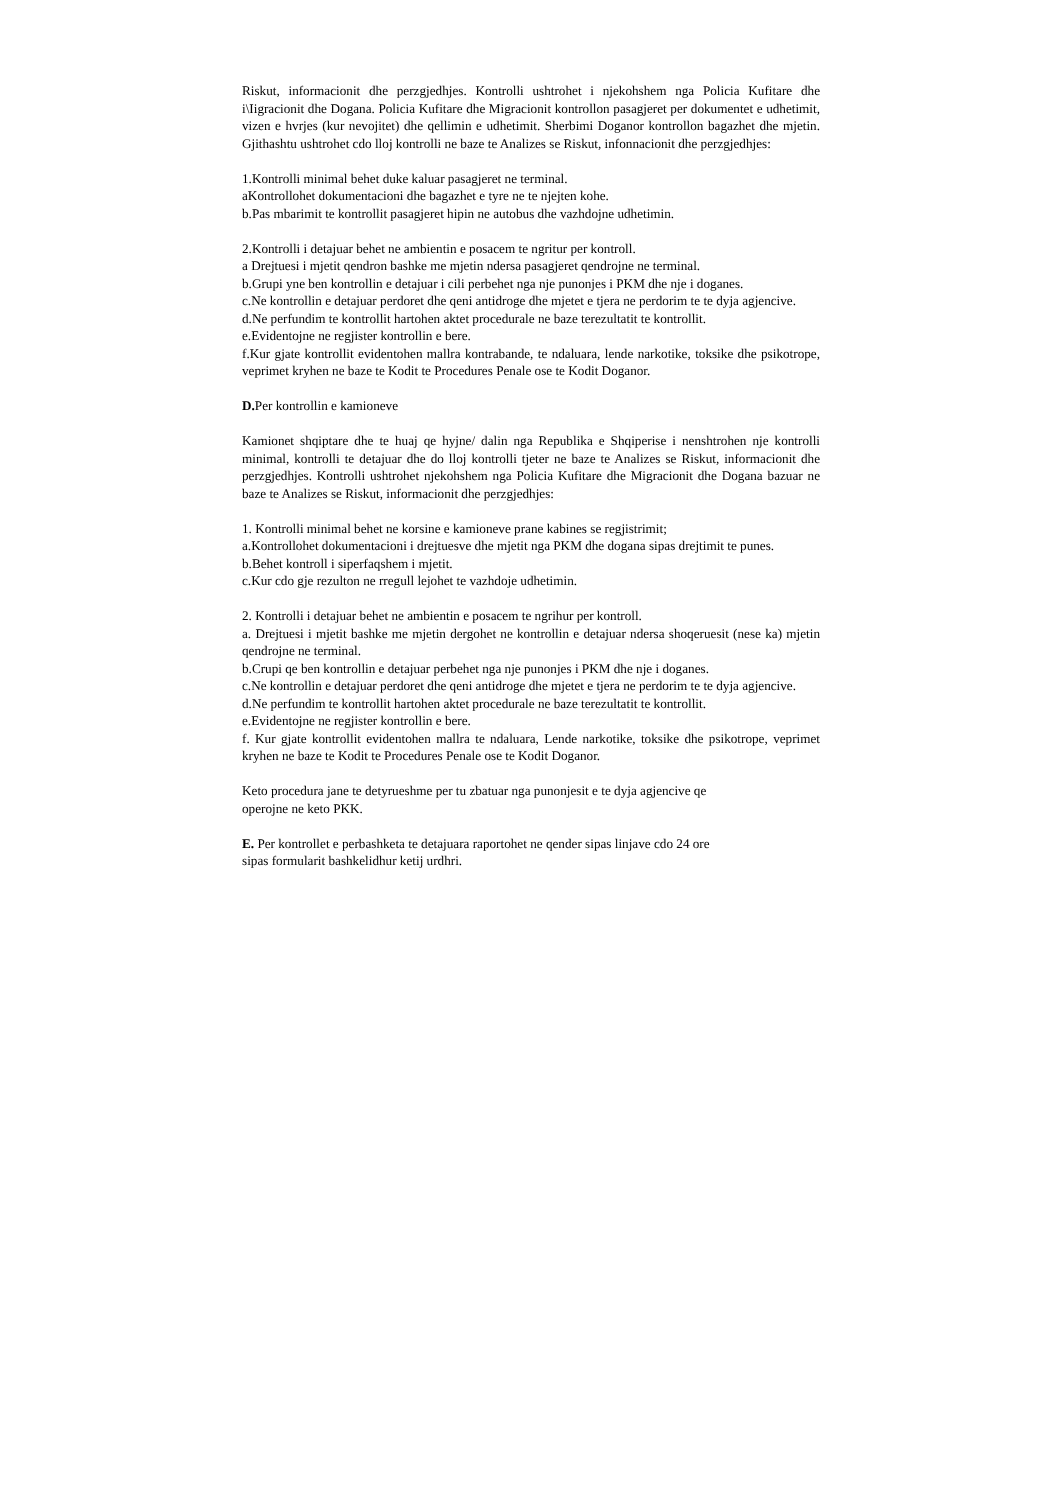Riskut, informacionit dhe perzgjedhjes. Kontrolli ushtrohet i njekohshem nga Policia Kufitare dhe i\Iigracionit dhe Dogana. Policia Kufitare dhe Migracionit kontrollon pasagjeret per dokumentet e udhetimit, vizen e hvrjes (kur nevojitet) dhe qellimin e udhetimit. Sherbimi Doganor kontrollon bagazhet dhe mjetin. Gjithashtu ushtrohet cdo lloj kontrolli ne baze te Analizes se Riskut, infonnacionit dhe perzgjedhjes:
1.Kontrolli minimal behet duke kaluar pasagjeret ne terminal.
aKontrollohet dokumentacioni dhe bagazhet e tyre ne te njejten kohe.
b.Pas mbarimit te kontrollit pasagjeret hipin ne autobus dhe vazhdojne udhetimin.
2.Kontrolli i detajuar behet ne ambientin e posacem te ngritur per kontroll.
a Drejtuesi i mjetit qendron bashke me mjetin ndersa pasagjeret qendrojne ne terminal.
b.Grupi yne ben kontrollin e detajuar i cili perbehet nga nje punonjes i PKM dhe nje i doganes.
c.Ne kontrollin e detajuar perdoret dhe qeni antidroge dhe mjetet e tjera ne perdorim te te dyja agjencive.
d.Ne perfundim te kontrollit hartohen aktet procedurale ne baze terezultatit te kontrollit.
e.Evidentojne ne regjister kontrollin e bere.
f.Kur gjate kontrollit evidentohen mallra kontrabande, te ndaluara, lende narkotike, toksike dhe psikotrope, veprimet kryhen ne baze te Kodit te Procedures Penale ose te Kodit Doganor.
D. Per kontrollin e kamioneve
Kamionet shqiptare dhe te huaj qe hyjne/ dalin nga Republika e Shqiperise i nenshtrohen nje kontrolli minimal, kontrolli te detajuar dhe do lloj kontrolli tjeter ne baze te Analizes se Riskut, informacionit dhe perzgjedhjes. Kontrolli ushtrohet njekohshem nga Policia Kufitare dhe Migracionit dhe Dogana bazuar ne baze te Analizes se Riskut, informacionit dhe perzgjedhjes:
1. Kontrolli minimal behet ne korsine e kamioneve prane kabines se regjistrimit;
a.Kontrollohet dokumentacioni i drejtuesve dhe mjetit nga PKM dhe dogana sipas drejtimit te punes.
b.Behet kontroll i siperfaqshem i mjetit.
c.Kur cdo gje rezulton ne rregull lejohet te vazhdoje udhetimin.
2. Kontrolli i detajuar behet ne ambientin e posacem te ngrihur per kontroll.
a. Drejtuesi i mjetit bashke me mjetin dergohet ne kontrollin e detajuar ndersa shoqeruesit (nese ka) mjetin qendrojne ne terminal.
b.Crupi qe ben kontrollin e detajuar perbehet nga nje punonjes i PKM dhe nje i doganes.
c.Ne kontrollin e detajuar perdoret dhe qeni antidroge dhe mjetet e tjera ne perdorim te te dyja agjencive.
d.Ne perfundim te kontrollit hartohen aktet procedurale ne baze terezultatit te kontrollit.
e.Evidentojne ne regjister kontrollin e bere.
f. Kur gjate kontrollit evidentohen mallra te ndaluara, Lende narkotike, toksike dhe psikotrope, veprimet kryhen ne baze te Kodit te Procedures Penale ose te Kodit Doganor.
Keto procedura jane te detyrueshme per tu zbatuar nga punonjesit e te dyja agjencive qe
operojne ne keto PKK.
E. Per kontrollet e perbashketa te detajuara raportohet ne qender sipas linjave cdo 24 ore
sipas formularit bashkelidhur ketij urdhri.